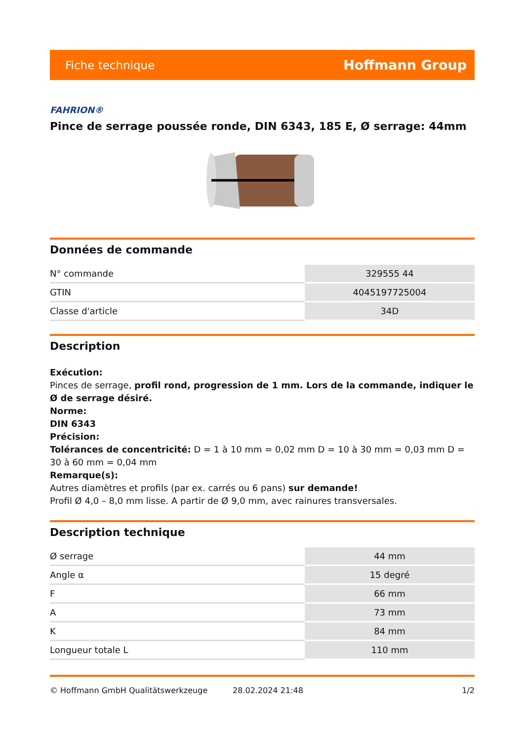Fiche technique Hoffmann Group
FAHRION®
Pince de serrage poussée ronde, DIN 6343, 185 E, Ø serrage: 44mm
Données de commande
| N° commande | 329555 44 |
| GTIN | 4045197725004 |
| Classe d'article | 34D |
Description
Exécution:
Pinces de serrage, profil rond, progression de 1 mm. Lors de la commande, indiquer le Ø de serrage désiré.
Norme:
DIN 6343
Précision:
Tolérances de concentricité: D = 1 à 10 mm = 0,02 mm D = 10 à 30 mm = 0,03 mm D = 30 à 60 mm = 0,04 mm
Remarque(s):
Autres diamètres et profils (par ex. carrés ou 6 pans) sur demande!
Profil Ø 4,0 – 8,0 mm lisse. A partir de Ø 9,0 mm, avec rainures transversales.
Description technique
| Ø serrage | 44 mm |
| Angle α | 15 degré |
| F | 66 mm |
| A | 73 mm |
| K | 84 mm |
| Longueur totale L | 110 mm |
© Hoffmann GmbH Qualitätswerkzeuge 28.02.2024 21:48 1/2